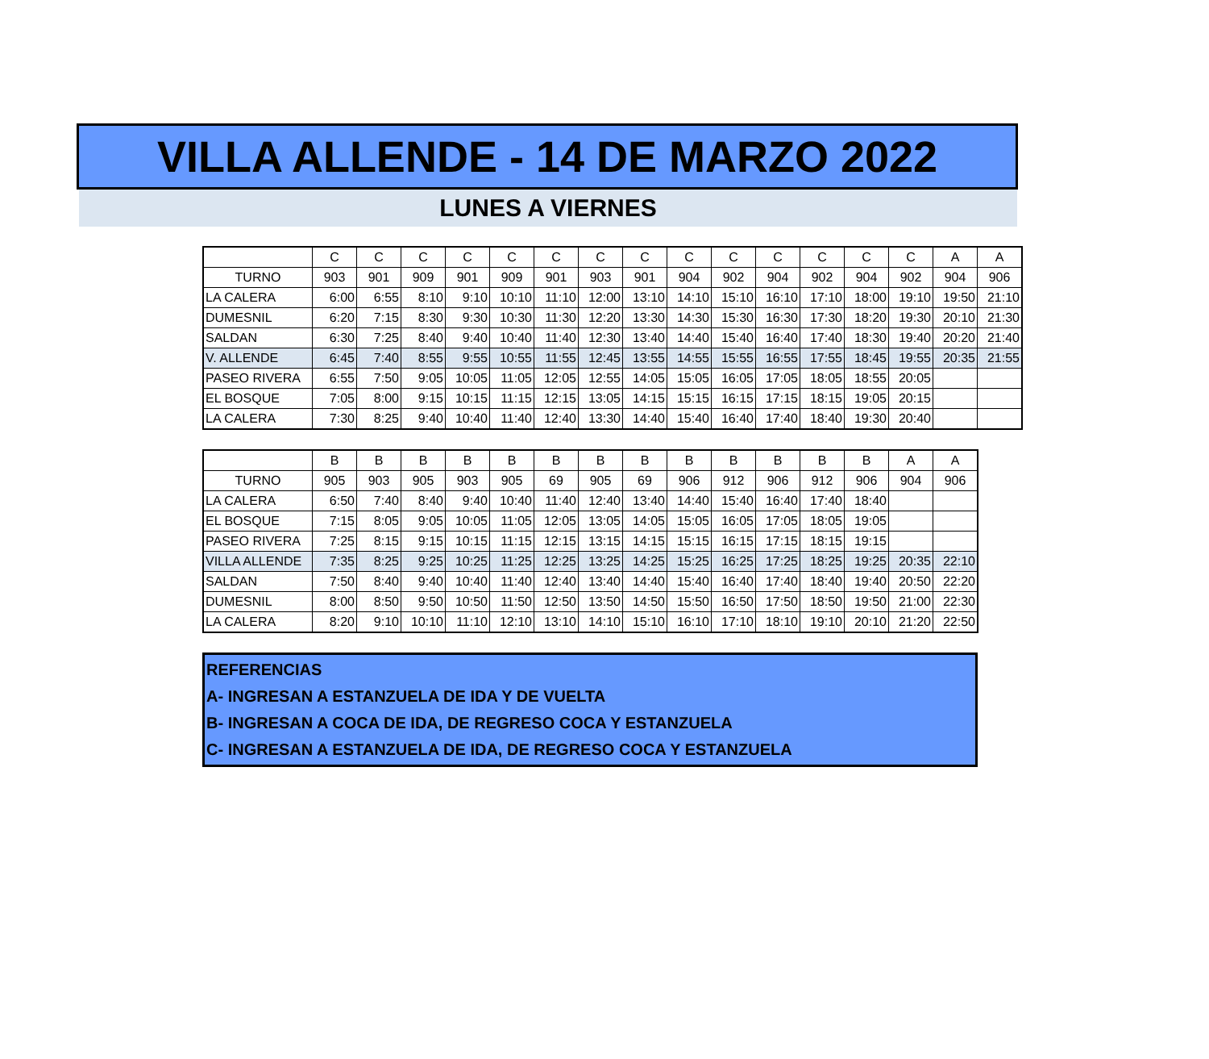VILLA ALLENDE - 14 DE MARZO 2022
LUNES A VIERNES
| | C | C | C | C | C | C | C | C | C | C | C | C | C | C | A | A |
| --- | --- | --- | --- | --- | --- | --- | --- | --- | --- | --- | --- | --- | --- | --- | --- | --- |
| TURNO | 903 | 901 | 909 | 901 | 909 | 901 | 903 | 901 | 904 | 902 | 904 | 902 | 904 | 902 | 904 | 906 |
| LA CALERA | 6:00 | 6:55 | 8:10 | 9:10 | 10:10 | 11:10 | 12:00 | 13:10 | 14:10 | 15:10 | 16:10 | 17:10 | 18:00 | 19:10 | 19:50 | 21:10 |
| DUMESNIL | 6:20 | 7:15 | 8:30 | 9:30 | 10:30 | 11:30 | 12:20 | 13:30 | 14:30 | 15:30 | 16:30 | 17:30 | 18:20 | 19:30 | 20:10 | 21:30 |
| SALDAN | 6:30 | 7:25 | 8:40 | 9:40 | 10:40 | 11:40 | 12:30 | 13:40 | 14:40 | 15:40 | 16:40 | 17:40 | 18:30 | 19:40 | 20:20 | 21:40 |
| V. ALLENDE | 6:45 | 7:40 | 8:55 | 9:55 | 10:55 | 11:55 | 12:45 | 13:55 | 14:55 | 15:55 | 16:55 | 17:55 | 18:45 | 19:55 | 20:35 | 21:55 |
| PASEO RIVERA | 6:55 | 7:50 | 9:05 | 10:05 | 11:05 | 12:05 | 12:55 | 14:05 | 15:05 | 16:05 | 17:05 | 18:05 | 18:55 | 20:05 | | |
| EL BOSQUE | 7:05 | 8:00 | 9:15 | 10:15 | 11:15 | 12:15 | 13:05 | 14:15 | 15:15 | 16:15 | 17:15 | 18:15 | 19:05 | 20:15 | | |
| LA CALERA | 7:30 | 8:25 | 9:40 | 10:40 | 11:40 | 12:40 | 13:30 | 14:40 | 15:40 | 16:40 | 17:40 | 18:40 | 19:30 | 20:40 | | |
| | B | B | B | B | B | B | B | B | B | B | B | B | B | A | A |
| --- | --- | --- | --- | --- | --- | --- | --- | --- | --- | --- | --- | --- | --- | --- | --- |
| TURNO | 905 | 903 | 905 | 903 | 905 | 69 | 905 | 69 | 906 | 912 | 906 | 912 | 906 | 904 | 906 |
| LA CALERA | 6:50 | 7:40 | 8:40 | 9:40 | 10:40 | 11:40 | 12:40 | 13:40 | 14:40 | 15:40 | 16:40 | 17:40 | 18:40 | | |
| EL BOSQUE | 7:15 | 8:05 | 9:05 | 10:05 | 11:05 | 12:05 | 13:05 | 14:05 | 15:05 | 16:05 | 17:05 | 18:05 | 19:05 | | |
| PASEO RIVERA | 7:25 | 8:15 | 9:15 | 10:15 | 11:15 | 12:15 | 13:15 | 14:15 | 15:15 | 16:15 | 17:15 | 18:15 | 19:15 | | |
| VILLA ALLENDE | 7:35 | 8:25 | 9:25 | 10:25 | 11:25 | 12:25 | 13:25 | 14:25 | 15:25 | 16:25 | 17:25 | 18:25 | 19:25 | 20:35 | 22:10 |
| SALDAN | 7:50 | 8:40 | 9:40 | 10:40 | 11:40 | 12:40 | 13:40 | 14:40 | 15:40 | 16:40 | 17:40 | 18:40 | 19:40 | 20:50 | 22:20 |
| DUMESNIL | 8:00 | 8:50 | 9:50 | 10:50 | 11:50 | 12:50 | 13:50 | 14:50 | 15:50 | 16:50 | 17:50 | 18:50 | 19:50 | 21:00 | 22:30 |
| LA CALERA | 8:20 | 9:10 | 10:10 | 11:10 | 12:10 | 13:10 | 14:10 | 15:10 | 16:10 | 17:10 | 18:10 | 19:10 | 20:10 | 21:20 | 22:50 |
REFERENCIAS
A- INGRESAN A ESTANZUELA DE IDA Y DE VUELTA
B- INGRESAN A COCA DE IDA, DE REGRESO COCA Y ESTANZUELA
C- INGRESAN A ESTANZUELA DE IDA, DE REGRESO COCA Y ESTANZUELA